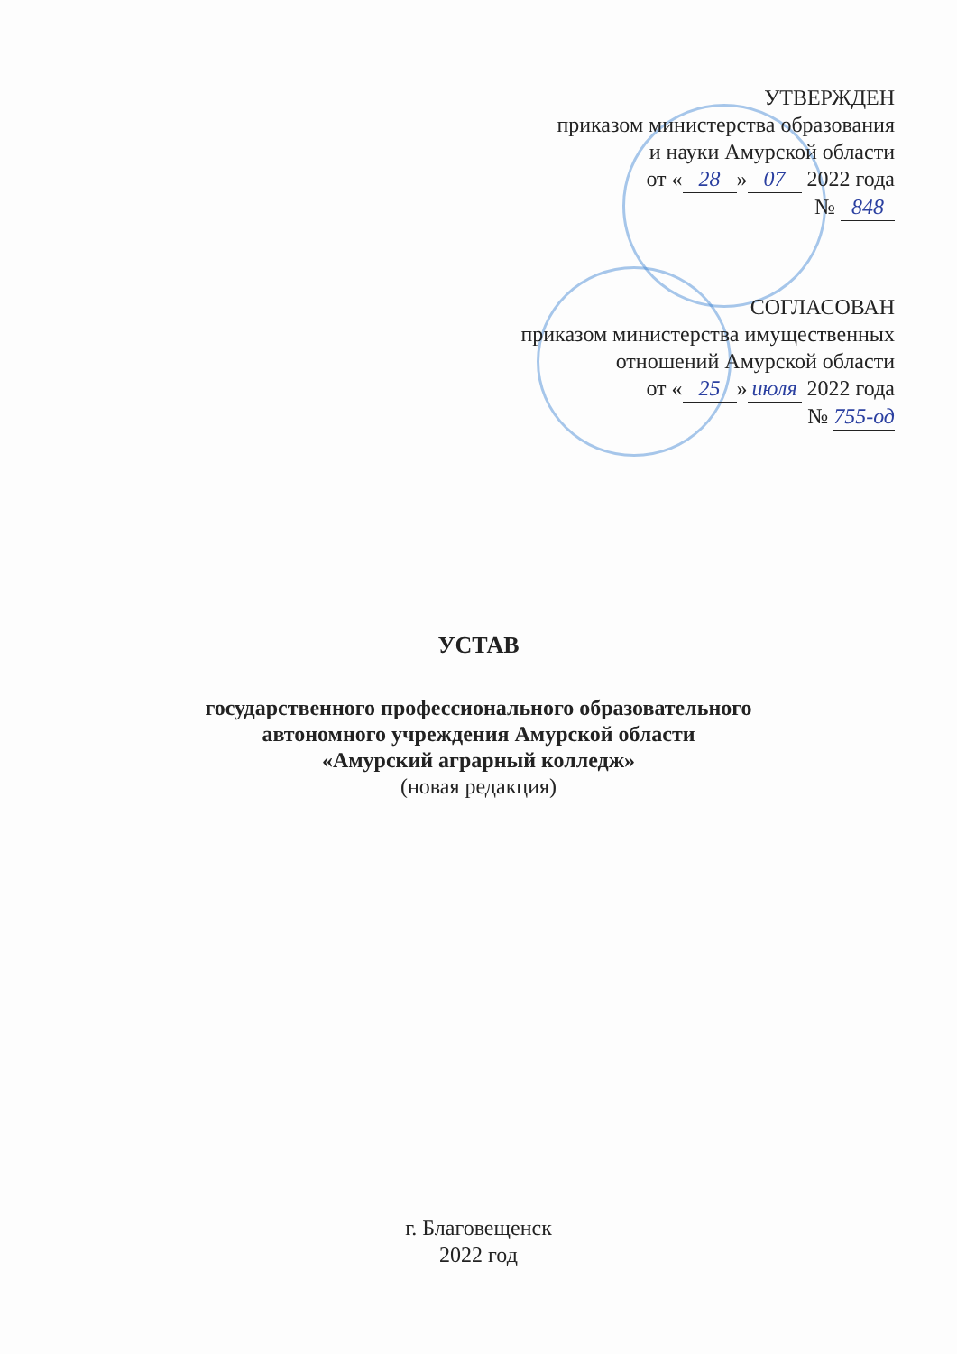УТВЕРЖДЕН
приказом министерства образования
и науки Амурской области
от « 28 » 07 2022 года
№ 848
СОГЛАСОВАН
приказом министерства имущественных
отношений Амурской области
от « 25 » июля 2022 года
№ 755-од
УСТАВ
государственного профессионального образовательного
автономного учреждения Амурской области
«Амурский аграрный колледж»
(новая редакция)
г. Благовещенск
2022 год